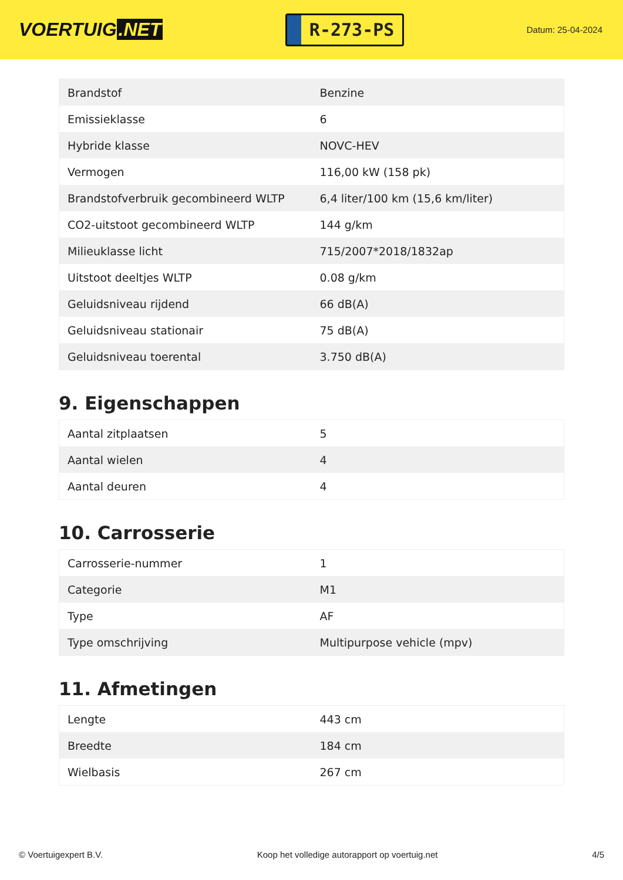VOERTUIG.NET
R-273-PS
Datum: 25-04-2024
| Brandstof | Benzine |
| Emissieklasse | 6 |
| Hybride klasse | NOVC-HEV |
| Vermogen | 116,00 kW (158 pk) |
| Brandstofverbruik gecombineerd WLTP | 6,4 liter/100 km (15,6 km/liter) |
| CO2-uitstoot gecombineerd WLTP | 144 g/km |
| Milieuklasse licht | 715/2007*2018/1832ap |
| Uitstoot deeltjes WLTP | 0.08 g/km |
| Geluidsniveau rijdend | 66 dB(A) |
| Geluidsniveau stationair | 75 dB(A) |
| Geluidsniveau toerental | 3.750 dB(A) |
9. Eigenschappen
| Aantal zitplaatsen | 5 |
| Aantal wielen | 4 |
| Aantal deuren | 4 |
10. Carrosserie
| Carrosserie-nummer | 1 |
| Categorie | M1 |
| Type | AF |
| Type omschrijving | Multipurpose vehicle (mpv) |
11. Afmetingen
| Lengte | 443 cm |
| Breedte | 184 cm |
| Wielbasis | 267 cm |
© Voertuigexpert B.V. Koop het volledige autorapport op voertuig.net 4/5